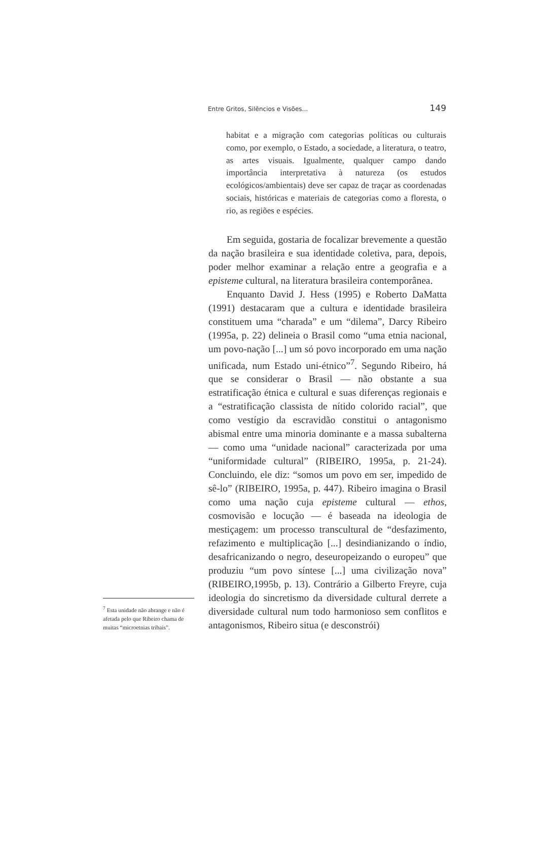Entre Gritos, Silêncios e Visões... 149
habitat e a migração com categorias políticas ou culturais como, por exemplo, o Estado, a sociedade, a literatura, o teatro, as artes visuais. Igualmente, qualquer campo dando importância interpretativa à natureza (os estudos ecológicos/ambientais) deve ser capaz de traçar as coordenadas sociais, históricas e materiais de categorias como a floresta, o rio, as regiões e espécies.
Em seguida, gostaria de focalizar brevemente a questão da nação brasileira e sua identidade coletiva, para, depois, poder melhor examinar a relação entre a geografia e a episteme cultural, na literatura brasileira contemporânea.
Enquanto David J. Hess (1995) e Roberto DaMatta (1991) destacaram que a cultura e identidade brasileira constituem uma “charada” e um “dilema”, Darcy Ribeiro (1995a, p. 22) delineia o Brasil como “uma etnia nacional, um povo-nação [...] um só povo incorporado em uma nação unificada, num Estado uni-étnico”<sup>7</sup>. Segundo Ribeiro, há que se considerar o Brasil — não obstante a sua estratificação étnica e cultural e suas diferenças regionais e a “estratificação classista de nítido colorido racial”, que como vestígio da escravidão constitui o antagonismo abismal entre uma minoria dominante e a massa subalterna — como uma “unidade nacional” caracterizada por uma “uniformidade cultural” (RIBEIRO, 1995a, p. 21-24). Concluindo, ele diz: “somos um povo em ser, impedido de sê-lo” (RIBEIRO, 1995a, p. 447). Ribeiro imagina o Brasil como uma nação cuja episteme cultural — ethos, cosmovisão e locução — é baseada na ideologia de mestiçagem: um processo transcultural de “desfazimento, refazimento e multiplicação [...] desindianizando o índio, desafricanizando o negro, deseuropeizando o europeu” que produziu “um povo síntese [...] uma civilização nova” (RIBEIRO,1995b, p. 13). Contrário a Gilberto Freyre, cuja ideologia do sincretismo da diversidade cultural derrete a diversidade cultural num todo harmonioso sem conflitos e antagonismos, Ribeiro situa (e desconstrói)
<sup>7</sup> Esta unidade não abrange e não é afetada pelo que Ribeiro chama de muitas “microetnias tribais”.